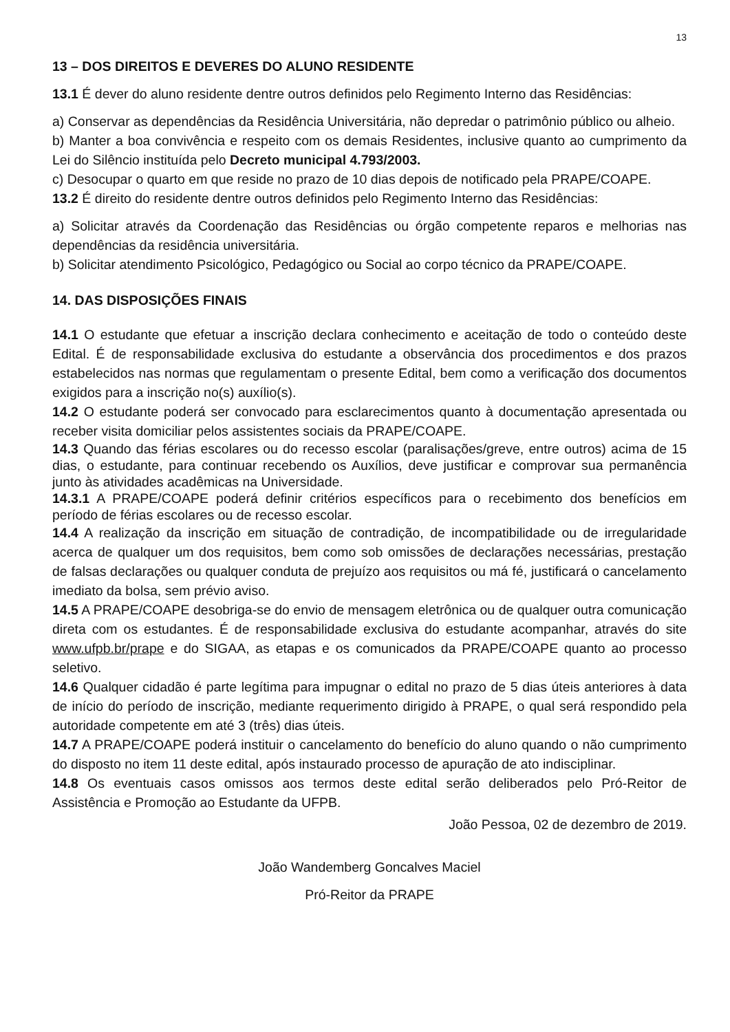13
13 – DOS DIREITOS E DEVERES DO ALUNO RESIDENTE
13.1 É dever do aluno residente dentre outros definidos pelo Regimento Interno das Residências:
a) Conservar as dependências da Residência Universitária, não depredar o patrimônio público ou alheio.
b) Manter a boa convivência e respeito com os demais Residentes, inclusive quanto ao cumprimento da Lei do Silêncio instituída pelo Decreto municipal 4.793/2003.
c) Desocupar o quarto em que reside no prazo de 10 dias depois de notificado pela PRAPE/COAPE.
13.2 É direito do residente dentre outros definidos pelo Regimento Interno das Residências:
a) Solicitar através da Coordenação das Residências ou órgão competente reparos e melhorias nas dependências da residência universitária.
b) Solicitar atendimento Psicológico, Pedagógico ou Social ao corpo técnico da PRAPE/COAPE.
14. DAS DISPOSIÇÕES FINAIS
14.1 O estudante que efetuar a inscrição declara conhecimento e aceitação de todo o conteúdo deste Edital. É de responsabilidade exclusiva do estudante a observância dos procedimentos e dos prazos estabelecidos nas normas que regulamentam o presente Edital, bem como a verificação dos documentos exigidos para a inscrição no(s) auxílio(s).
14.2 O estudante poderá ser convocado para esclarecimentos quanto à documentação apresentada ou receber visita domiciliar pelos assistentes sociais da PRAPE/COAPE.
14.3 Quando das férias escolares ou do recesso escolar (paralisações/greve, entre outros) acima de 15 dias, o estudante, para continuar recebendo os Auxílios, deve justificar e comprovar sua permanência junto às atividades acadêmicas na Universidade.
14.3.1 A PRAPE/COAPE poderá definir critérios específicos para o recebimento dos benefícios em período de férias escolares ou de recesso escolar.
14.4 A realização da inscrição em situação de contradição, de incompatibilidade ou de irregularidade acerca de qualquer um dos requisitos, bem como sob omissões de declarações necessárias, prestação de falsas declarações ou qualquer conduta de prejuízo aos requisitos ou má fé, justificará o cancelamento imediato da bolsa, sem prévio aviso.
14.5 A PRAPE/COAPE desobriga-se do envio de mensagem eletrônica ou de qualquer outra comunicação direta com os estudantes. É de responsabilidade exclusiva do estudante acompanhar, através do site www.ufpb.br/prape e do SIGAA, as etapas e os comunicados da PRAPE/COAPE quanto ao processo seletivo.
14.6 Qualquer cidadão é parte legítima para impugnar o edital no prazo de 5 dias úteis anteriores à data de início do período de inscrição, mediante requerimento dirigido à PRAPE, o qual será respondido pela autoridade competente em até 3 (três) dias úteis.
14.7 A PRAPE/COAPE poderá instituir o cancelamento do benefício do aluno quando o não cumprimento do disposto no item 11 deste edital, após instaurado processo de apuração de ato indisciplinar.
14.8 Os eventuais casos omissos aos termos deste edital serão deliberados pelo Pró-Reitor de Assistência e Promoção ao Estudante da UFPB.
João Pessoa, 02 de dezembro de 2019.
João Wandemberg Goncalves Maciel
Pró-Reitor da PRAPE